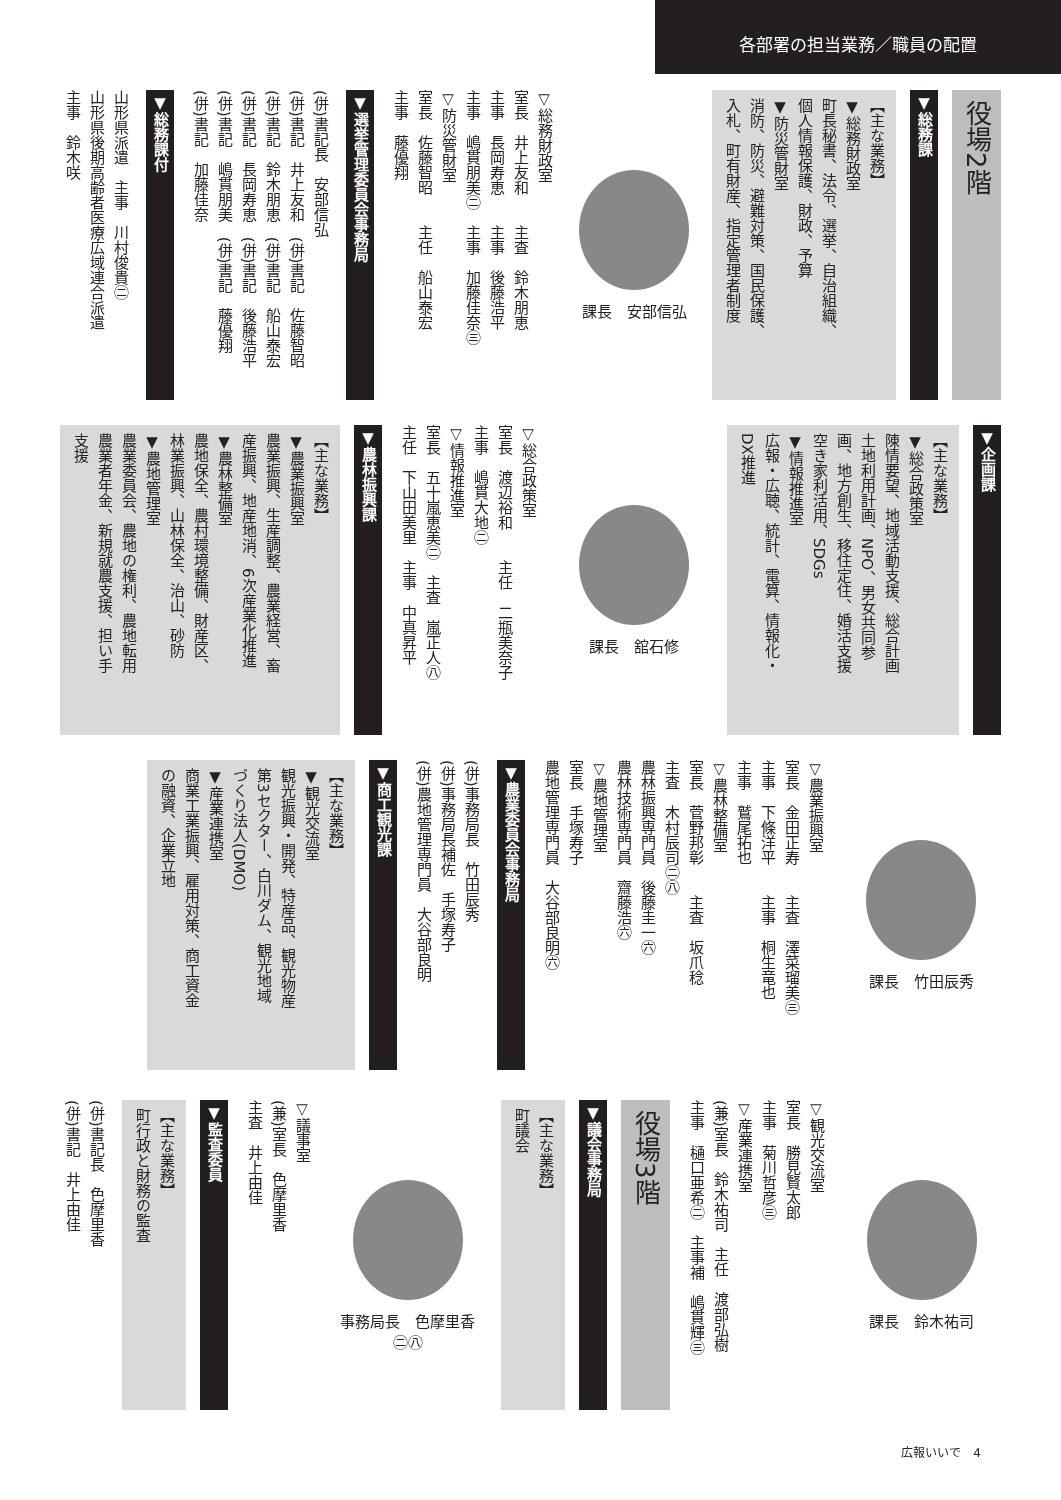各部署の担当業務／職員の配置
役場2階
▼総務課
【主な業務】
▼総務財政室
町長秘書、法令、選挙、自治組織、
個人情報保護、財政、予算
▼防災管財室
消防、防災、避難対策、国民保護、
入札、町有財産、指定管理者制度
課長　安部信弘
▽総務財政室
室長　井上友和　　主査　鈴木朋恵
主事　長岡寿恵　　主事　後藤浩平
主事　嶋貫朋美㊁　主事　加藤佳奈㊂
▽防災管財室
室長　佐藤智昭　　主任　船山泰宏
主事　藤優翔
▼選挙管理委員会事務局
(併)書記長　安部信弘
(併)書記　井上友和　(併)書記　佐藤智昭
(併)書記　鈴木朋恵　(併)書記　船山泰宏
(併)書記　長岡寿恵　(併)書記　後藤浩平
(併)書記　嶋貫朋美　(併)書記　藤優翔
(併)書記　加藤佳奈
▼総務課付
山形県派遣　主事　川村俊貴㊁
山形県後期高齢者医療広域連合派遣
主事　鈴木咲
▼企画課
【主な業務】
▼総合政策室
陳情要望、地域活動支援、総合計画
土地利用計画、NPO、男女共同参
画、地方創生、移住定住、婚活支援
空き家利活用、SDGs
▼情報推進室
広報・広聴、統計、電算、情報化・
DX推進
課長　舘石修
▽総合政策室
室長　渡辺裕和　　主任　二瓶美奈子
主事　嶋貫大地㊁
▽情報推進室
室長　五十嵐恵美㊁　主査　嵐正人㊇
主任　下山田美里　主事　中真昇平
▼農林振興課
【主な業務】
▼農業振興室
農業振興、生産調整、農業経営、畜
産振興、地産地消、6次産業化推進
▼農林整備室
農地保全、農村環境整備、財産区、
林業振興、山林保全、治山、砂防
▼農地管理室
農業委員会、農地の権利、農地転用
農業者年金、新規就農支援、担い手
支援
課長　竹田辰秀
▽農業振興室
室長　金田正寿　　主査　澤菜瑠美㊂
主事　下條洋平　　主事　桐生竜也
主事　鷲尾拓也
▽農林整備室
室長　菅野邦彰　　主査　坂爪稔
主査　木村辰司㊁㊇
農林振興専門員　後藤圭一㊅
農林技術専門員　齋藤浩㊅
▽農地管理室
室長　手塚寿子
農地管理専門員　大谷部良明㊅
▼農業委員会事務局
(併)事務局長　竹田辰秀
(併)事務局長補佐　手塚寿子
(併)農地管理専門員　大谷部良明
▼商工観光課
【主な業務】
▼観光交流室
観光振興・開発、特産品、観光物産
第3セクター、白川ダム、観光地域
づくり法人(DMO)
▼産業連携室
商業工業振興、雇用対策、商工資金
の融資、企業立地
課長　鈴木祐司
▽観光交流室
室長　勝見賢太郎
主事　菊川哲彦㊂
▽産業連携室
(兼)室長　鈴木祐司　主任　渡部弘樹
主事　樋口亜希㊁　主事補　嶋貫輝㊂
役場3階
▼議会事務局
【主な業務】
町議会
事務局長　色摩里香
㊁㊇
▽議事室
(兼)室長　色摩里香
主査　井上由佳
▼監査委員
【主な業務】
町行政と財務の監査
(併)書記長　色摩里香
(併)書記　井上由佳
広報いいで　4